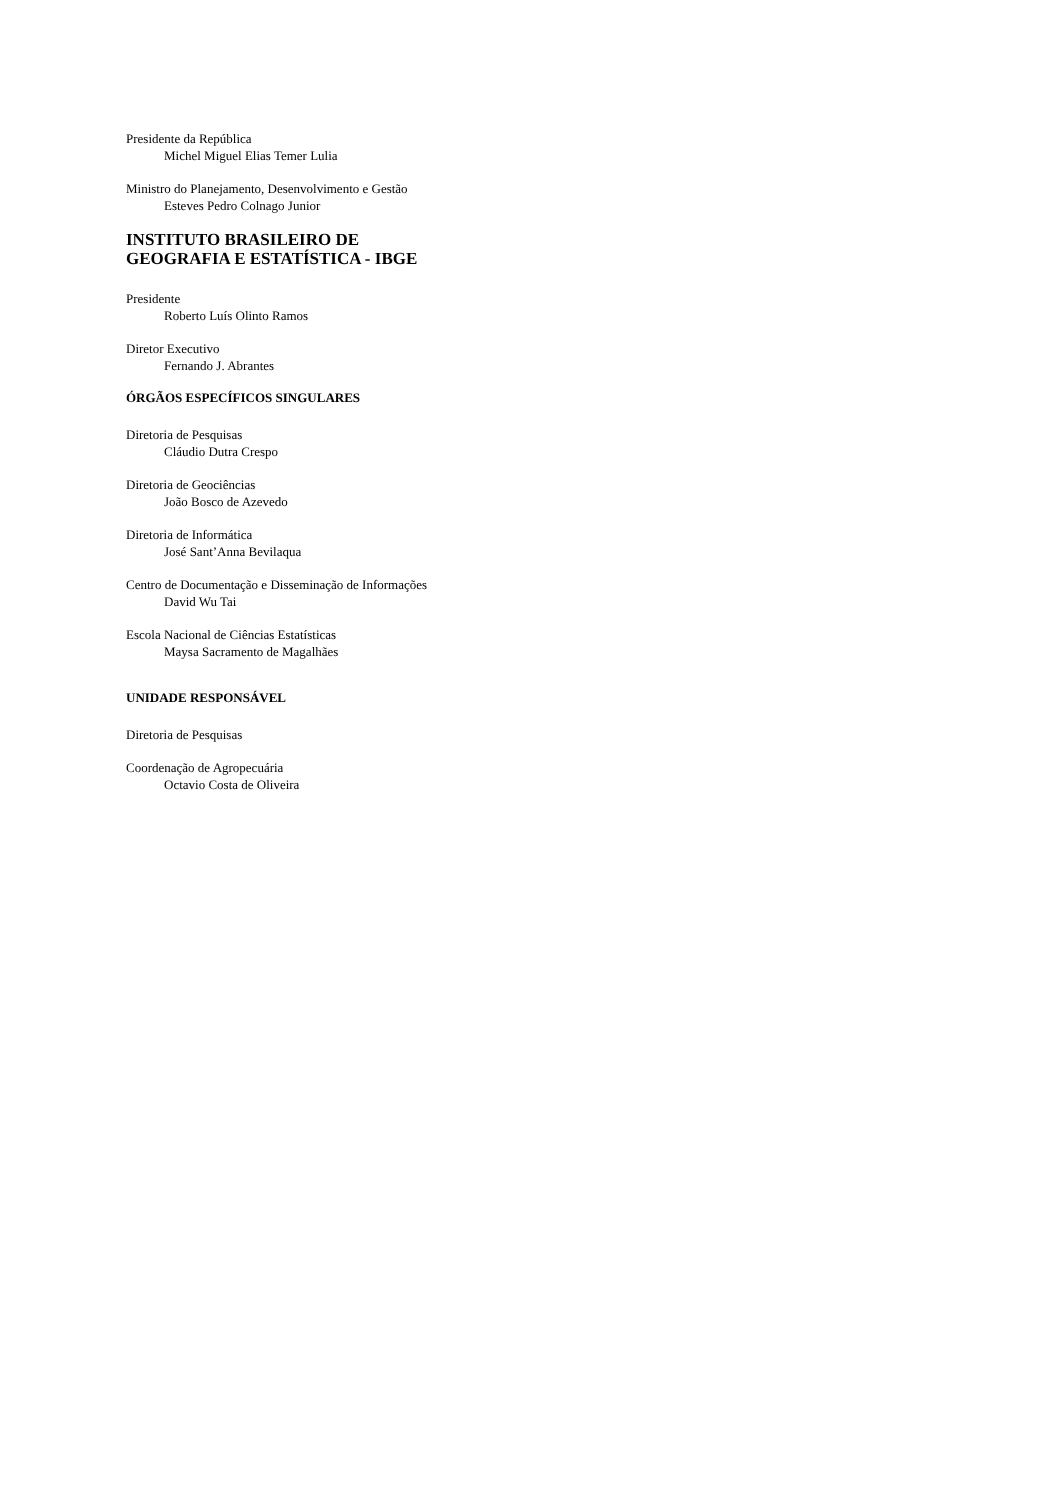Presidente da República
Michel Miguel Elias Temer Lulia
Ministro do Planejamento, Desenvolvimento e Gestão
Esteves Pedro Colnago Junior
INSTITUTO BRASILEIRO DE
GEOGRAFIA E ESTATÍSTICA - IBGE
Presidente
Roberto Luís Olinto Ramos
Diretor Executivo
Fernando J. Abrantes
ÓRGÃOS ESPECÍFICOS SINGULARES
Diretoria de Pesquisas
Cláudio Dutra Crespo
Diretoria de Geociências
João Bosco de Azevedo
Diretoria de Informática
José Sant’Anna Bevilaqua
Centro de Documentação e Disseminação de Informações
David Wu Tai
Escola Nacional de Ciências Estatísticas
Maysa Sacramento de Magalhães
UNIDADE RESPONSÁVEL
Diretoria de Pesquisas
Coordenação de Agropecuária
Octavio Costa de Oliveira